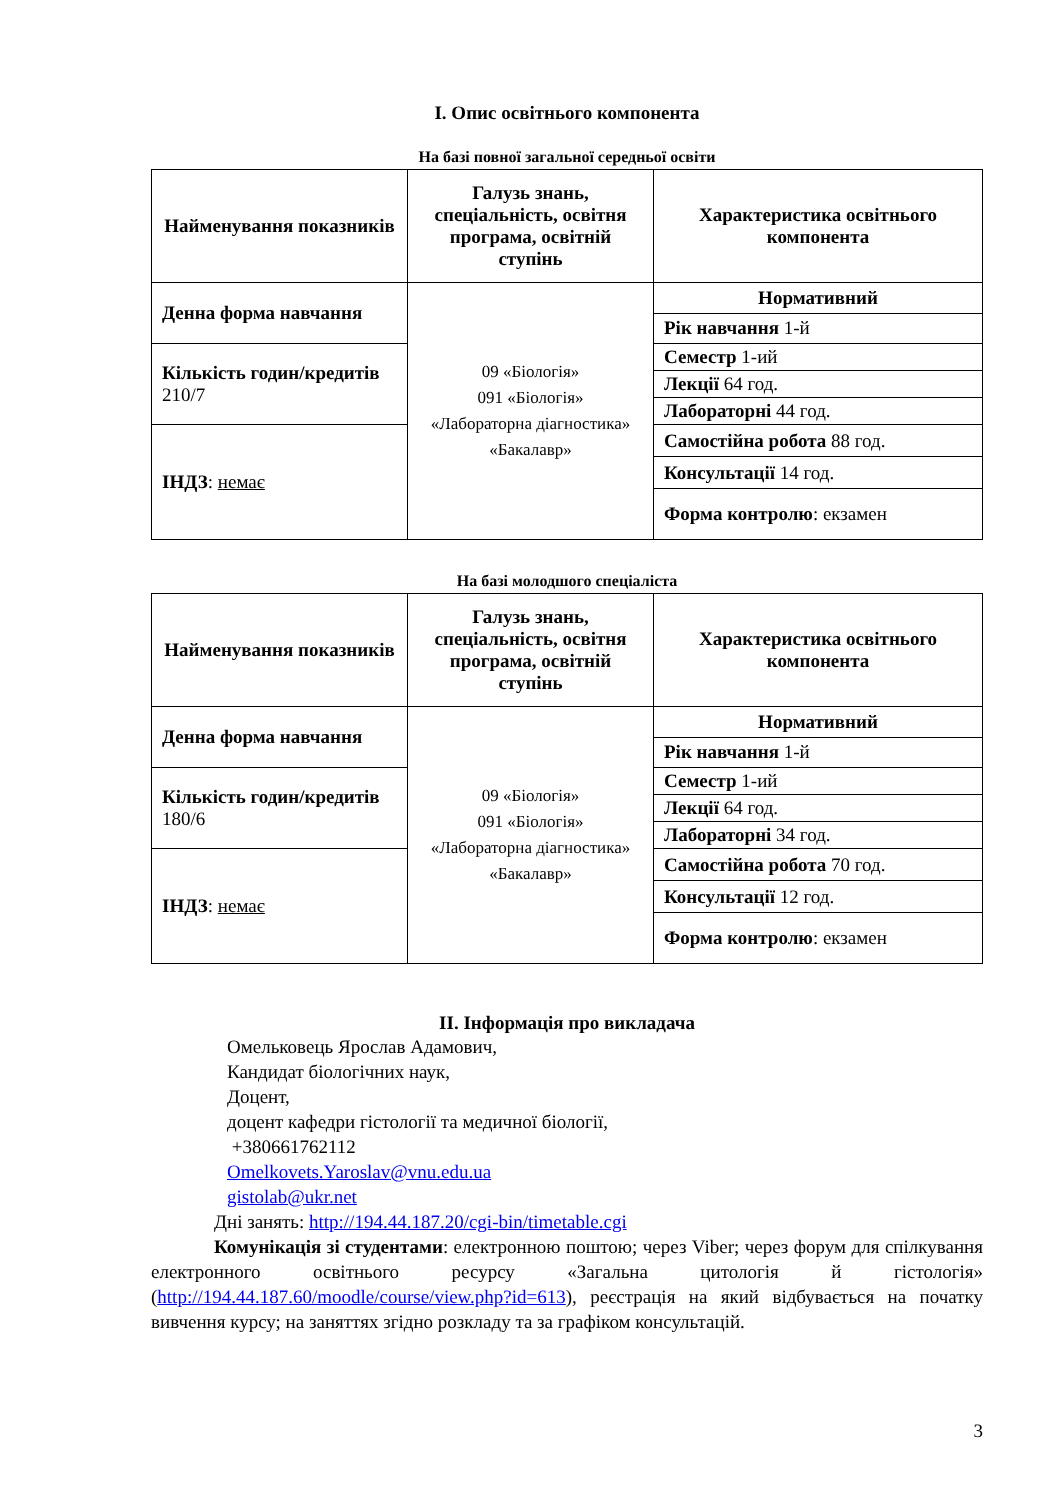I. Опис освітнього компонента
На базі повної загальної середньої освіти
| Найменування показників | Галузь знань, спеціальність, освітня програма, освітній ступінь | Характеристика освітнього компонента |
| --- | --- | --- |
| Денна форма навчання | 09 «Біологія» 091 «Біологія» «Лабораторна діагностика» «Бакалавр» | Нормативний |
| | | Рік навчання 1-й |
| Кількість годин/кредитів 210/7 | | Семестр 1-ий |
| | | Лекції 64 год. |
| | | Лабораторні 44 год. |
| ІНДЗ : немає | | Самостійна робота 88 год. |
| | | Консультації 14 год. |
| | | Форма контролю : екзамен |
На базі молодшого спеціаліста
| Найменування показників | Галузь знань, спеціальність, освітня програма, освітній ступінь | Характеристика освітнього компонента |
| --- | --- | --- |
| Денна форма навчання | 09 «Біологія» 091 «Біологія» «Лабораторна діагностика» «Бакалавр» | Нормативний |
| | | Рік навчання 1-й |
| Кількість годин/кредитів 180/6 | | Семестр 1-ий |
| | | Лекції 64 год. |
| | | Лабораторні 34 год. |
| ІНДЗ : немає | | Самостійна робота 70 год. |
| | | Консультації 12 год. |
| | | Форма контролю : екзамен |
II. Інформація про викладача
Омельковець Ярослав Адамович,
Кандидат біологічних наук,
Доцент,
доцент кафедри гістології та медичної біології,
+380661762112
Omelkovets.Yaroslav@vnu.edu.ua
gistolab@ukr.net
Дні занять: http://194.44.187.20/cgi-bin/timetable.cgi
Комунікація зі студентами: електронною поштою; через Viber; через форум для спілкування електронного освітнього ресурсу «Загальна цитологія й гістологія» (http://194.44.187.60/moodle/course/view.php?id=613), реєстрація на який відбувається на початку вивчення курсу; на заняттях згідно розкладу та за графіком консультацій.
3